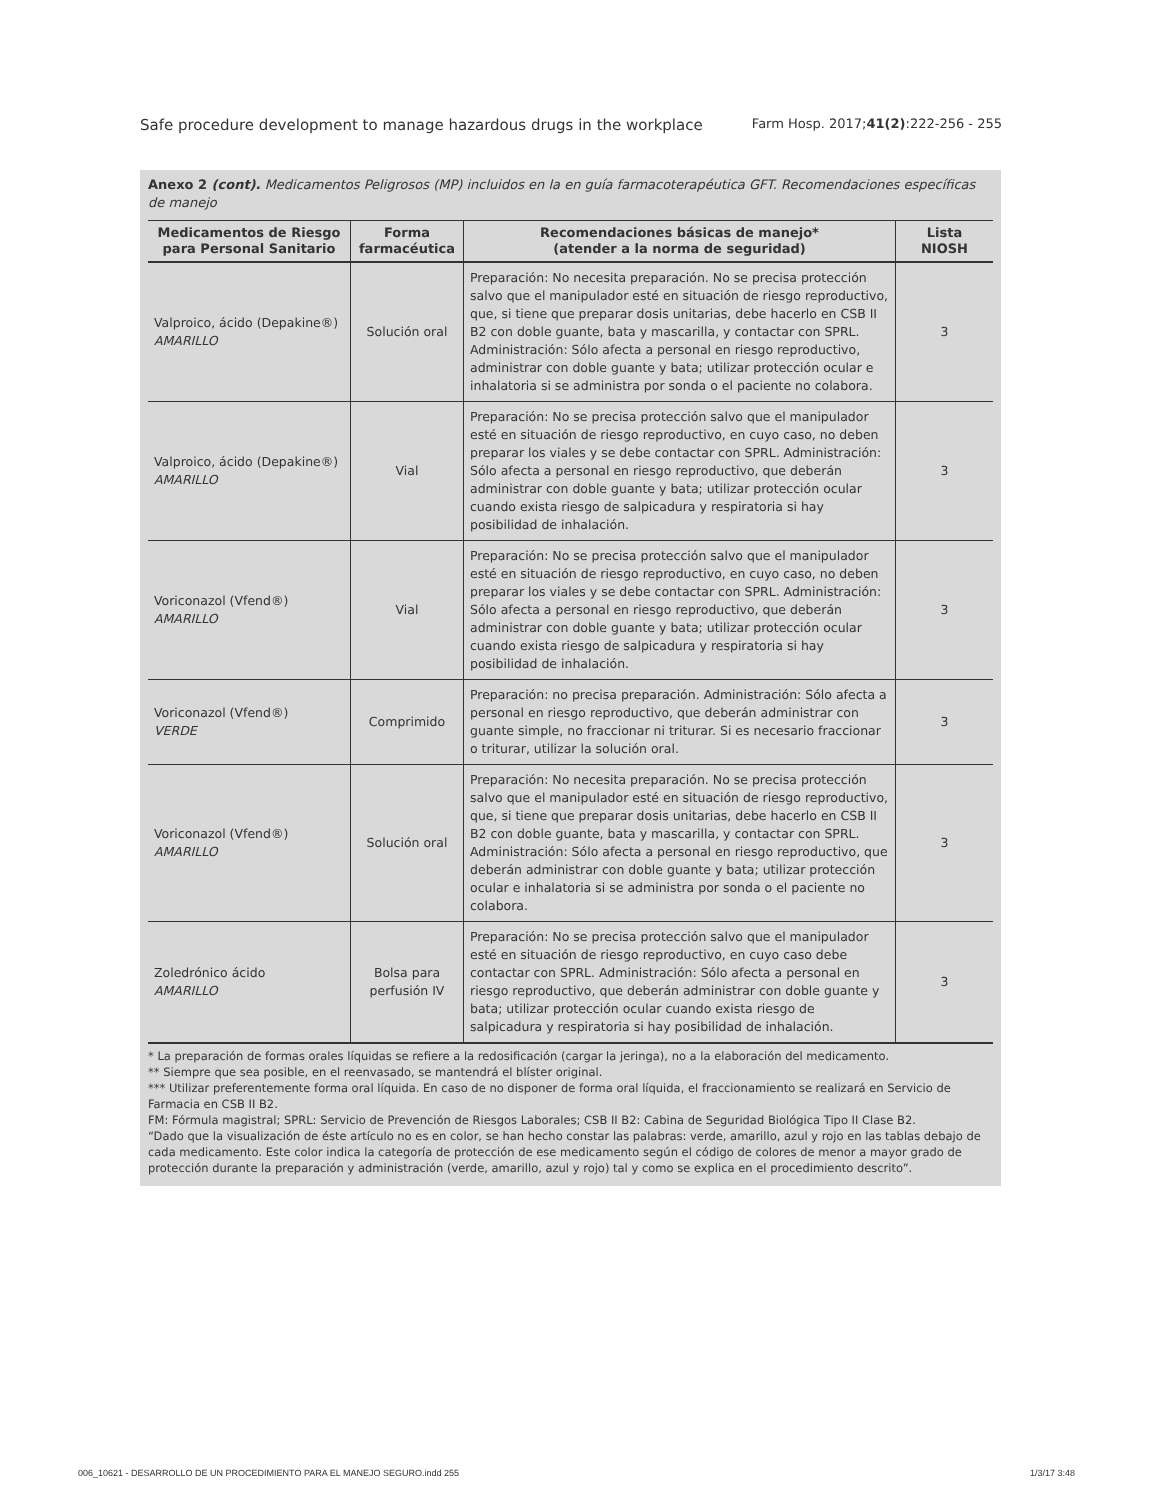Safe procedure development to manage hazardous drugs in the workplace Farm Hosp. 2017;41(2):222-256 - 255
Anexo 2 (cont). Medicamentos Peligrosos (MP) incluidos en la en guía farmacoterapéutica GFT. Recomendaciones específicas de manejo
| Medicamentos de Riesgo para Personal Sanitario | Forma farmacéutica | Recomendaciones básicas de manejo* (atender a la norma de seguridad) | Lista NIOSH |
| --- | --- | --- | --- |
| Valproico, ácido (Depakine®) AMARILLO | Solución oral | Preparación: No necesita preparación. No se precisa protección salvo que el manipulador esté en situación de riesgo reproductivo, que, si tiene que preparar dosis unitarias, debe hacerlo en CSB II B2 con doble guante, bata y mascarilla, y contactar con SPRL. Administración: Sólo afecta a personal en riesgo reproductivo, administrar con doble guante y bata; utilizar protección ocular e inhalatoria si se administra por sonda o el paciente no colabora. | 3 |
| Valproico, ácido (Depakine®) AMARILLO | Vial | Preparación: No se precisa protección salvo que el manipulador esté en situación de riesgo reproductivo, en cuyo caso, no deben preparar los viales y se debe contactar con SPRL. Administración: Sólo afecta a personal en riesgo reproductivo, que deberán administrar con doble guante y bata; utilizar protección ocular cuando exista riesgo de salpicadura y respiratoria si hay posibilidad de inhalación. | 3 |
| Voriconazol (Vfend®) AMARILLO | Vial | Preparación: No se precisa protección salvo que el manipulador esté en situación de riesgo reproductivo, en cuyo caso, no deben preparar los viales y se debe contactar con SPRL. Administración: Sólo afecta a personal en riesgo reproductivo, que deberán administrar con doble guante y bata; utilizar protección ocular cuando exista riesgo de salpicadura y respiratoria si hay posibilidad de inhalación. | 3 |
| Voriconazol (Vfend®) VERDE | Comprimido | Preparación: no precisa preparación. Administración: Sólo afecta a personal en riesgo reproductivo, que deberán administrar con guante simple, no fraccionar ni triturar. Si es necesario fraccionar o triturar, utilizar la solución oral. | 3 |
| Voriconazol (Vfend®) AMARILLO | Solución oral | Preparación: No necesita preparación. No se precisa protección salvo que el manipulador esté en situación de riesgo reproductivo, que, si tiene que preparar dosis unitarias, debe hacerlo en CSB II B2 con doble guante, bata y mascarilla, y contactar con SPRL. Administración: Sólo afecta a personal en riesgo reproductivo, que deberán administrar con doble guante y bata; utilizar protección ocular e inhalatoria si se administra por sonda o el paciente no colabora. | 3 |
| Zoledrónico ácido AMARILLO | Bolsa para perfusión IV | Preparación: No se precisa protección salvo que el manipulador esté en situación de riesgo reproductivo, en cuyo caso debe contactar con SPRL. Administración: Sólo afecta a personal en riesgo reproductivo, que deberán administrar con doble guante y bata; utilizar protección ocular cuando exista riesgo de salpicadura y respiratoria si hay posibilidad de inhalación. | 3 |
* La preparación de formas orales líquidas se refiere a la redosificación (cargar la jeringa), no a la elaboración del medicamento.
** Siempre que sea posible, en el reenvasado, se mantendrá el blíster original.
*** Utilizar preferentemente forma oral líquida. En caso de no disponer de forma oral líquida, el fraccionamiento se realizará en Servicio de Farmacia en CSB II B2.
FM: Fórmula magistral; SPRL: Servicio de Prevención de Riesgos Laborales; CSB II B2: Cabina de Seguridad Biológica Tipo II Clase B2.
“Dado que la visualización de éste artículo no es en color, se han hecho constar las palabras: verde, amarillo, azul y rojo en las tablas debajo de cada medicamento. Este color indica la categoría de protección de ese medicamento según el código de colores de menor a mayor grado de protección durante la preparación y administración (verde, amarillo, azul y rojo) tal y como se explica en el procedimiento descrito”.
006_10621 - DESARROLLO DE UN PROCEDIMIENTO PARA EL MANEJO SEGURO.indd 255
1/3/17 3:48